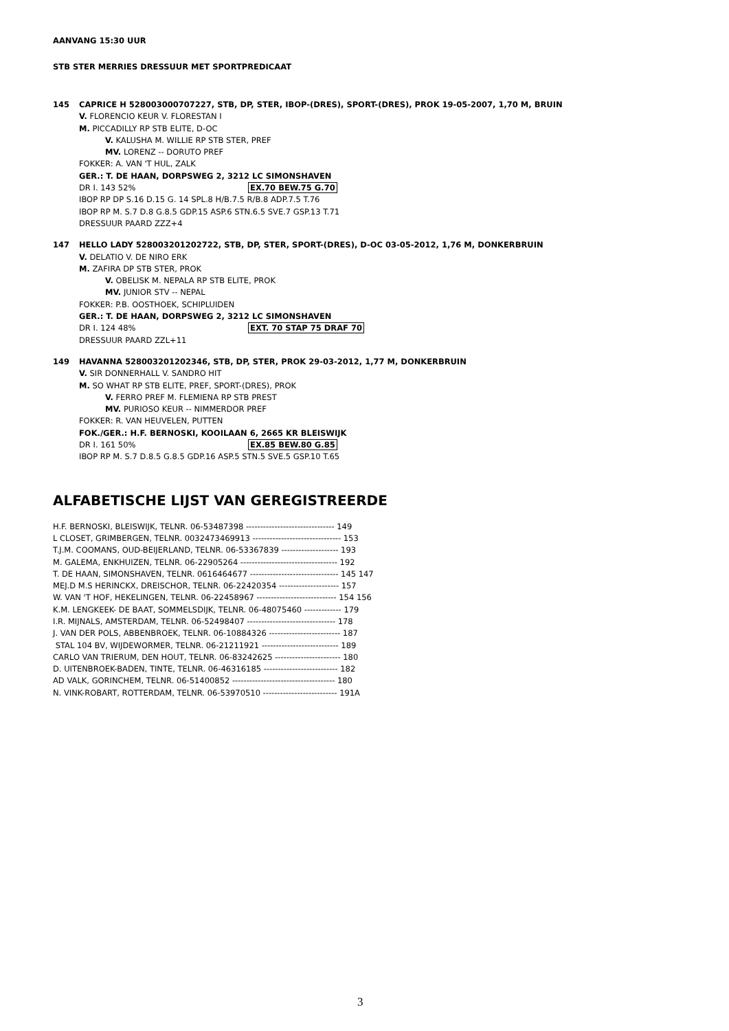AANVANG 15:30 UUR
STB STER MERRIES DRESSUUR MET SPORTPREDICAAT
145 CAPRICE H 528003000707227, STB, DP, STER, IBOP-(DRES), SPORT-(DRES), PROK 19-05-2007, 1,70 M, BRUIN
V. FLORENCIO KEUR V. FLORESTAN I
M. PICCADILLY RP STB ELITE, D-OC
V. KALUSHA M. WILLIE RP STB STER, PREF
MV. LORENZ -- DORUTO PREF
FOKKER: A. VAN 'T HUL, ZALK
GER.: T. DE HAAN, DORPSWEG 2, 3212 LC SIMONSHAVEN
DR I. 143 52% EX.70 BEW.75 G.70
IBOP RP DP S.16 D.15 G. 14 SPL.8 H/B.7.5 R/B.8 ADP.7.5 T.76
IBOP RP M. S.7 D.8 G.8.5 GDP.15 ASP.6 STN.6.5 SVE.7 GSP.13 T.71
DRESSUUR PAARD ZZZ+4
147 HELLO LADY 528003201202722, STB, DP, STER, SPORT-(DRES), D-OC 03-05-2012, 1,76 M, DONKERBRUIN
V. DELATIO V. DE NIRO ERK
M. ZAFIRA DP STB STER, PROK
V. OBELISK M. NEPALA RP STB ELITE, PROK
MV. JUNIOR STV -- NEPAL
FOKKER: P.B. OOSTHOEK, SCHIPLUIDEN
GER.: T. DE HAAN, DORPSWEG 2, 3212 LC SIMONSHAVEN
DR I. 124 48% EXT. 70 STAP 75 DRAF 70
DRESSUUR PAARD ZZL+11
149 HAVANNA 528003201202346, STB, DP, STER, PROK 29-03-2012, 1,77 M, DONKERBRUIN
V. SIR DONNERHALL V. SANDRO HIT
M. SO WHAT RP STB ELITE, PREF, SPORT-(DRES), PROK
V. FERRO PREF M. FLEMIENA RP STB PREST
MV. PURIOSO KEUR -- NIMMERDOR PREF
FOKKER: R. VAN HEUVELEN, PUTTEN
FOK./GER.: H.F. BERNOSKI, KOOILAAN 6, 2665 KR BLEISWIJK
DR I. 161 50% EX.85 BEW.80 G.85
IBOP RP M. S.7 D.8.5 G.8.5 GDP.16 ASP.5 STN.5 SVE.5 GSP.10 T.65
ALFABETISCHE LIJST VAN GEREGISTREERDE
H.F. BERNOSKI, BLEISWIJK, TELNR. 06-53487398 ------------------------------- 149 L CLOSET, GRIMBERGEN, TELNR. 0032473469913 ------------------------------- 153 T.J.M. COOMANS, OUD-BEIJERLAND, TELNR. 06-53367839 -------------------- 193 M. GALEMA, ENKHUIZEN, TELNR. 06-22905264 ---------------------------------- 192 T. DE HAAN, SIMONSHAVEN, TELNR. 0616464677 ------------------------------- 145 147 MEJ.D M.S HERINCKX, DREISCHOR, TELNR. 06-22420354 --------------------- 157 W. VAN 'T HOF, HEKELINGEN, TELNR. 06-22458967 ---------------------------- 154 156 K.M. LENGKEEK- DE BAAT, SOMMELSDIJK, TELNR. 06-48075460 ------------- 179 I.R. MIJNALS, AMSTERDAM, TELNR. 06-52498407 ------------------------------- 178 J. VAN DER POLS, ABBENBROEK, TELNR. 06-10884326 ------------------------- 187 STAL 104 BV, WIJDEWORMER, TELNR. 06-21211921 --------------------------- 189 CARLO VAN TRIERUM, DEN HOUT, TELNR. 06-83242625 ----------------------- 180 D. UITENBROEK-BADEN, TINTE, TELNR. 06-46316185 -------------------------- 182 AD VALK, GORINCHEM, TELNR. 06-51400852 ------------------------------------ 180 N. VINK-ROBART, ROTTERDAM, TELNR. 06-53970510 -------------------------- 191A
3